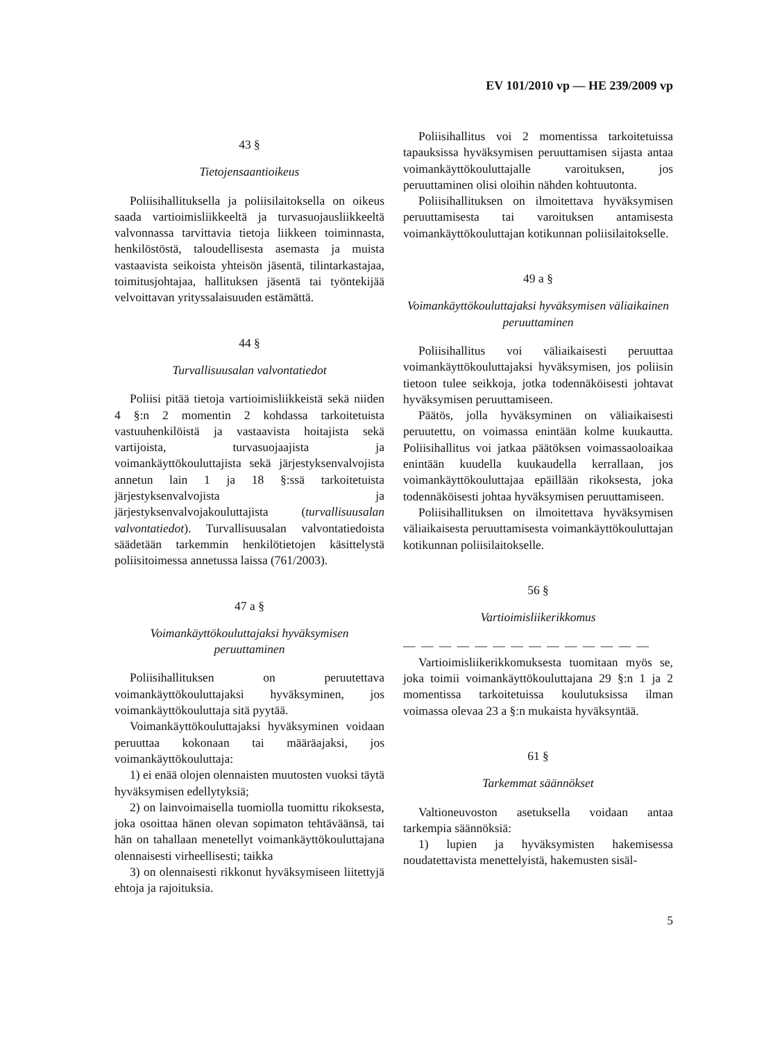EV 101/2010 vp — HE 239/2009 vp
43 §
Tietojensaantioikeus
Poliisihallituksella ja poliisilaitoksella on oikeus saada vartioimisliikkeeltä ja turvasuojausliikkeeltä valvonnassa tarvittavia tietoja liikkeen toiminnasta, henkilöstöstä, taloudellisesta asemasta ja muista vastaavista seikoista yhteisön jäsentä, tilintarkastajaa, toimitusjohtajaa, hallituksen jäsentä tai työntekijää velvoittavan yrityssalaisuuden estämättä.
44 §
Turvallisuusalan valvontatiedot
Poliisi pitää tietoja vartioimisliikkeistä sekä niiden 4 §:n 2 momentin 2 kohdassa tarkoitetuista vastuuhenkilöistä ja vastaavista hoitajista sekä vartijoista, turvasuojaajista ja voimankäyttökouluttajista sekä järjestyksenvalvojista annetun lain 1 ja 18 §:ssä tarkoitetuista järjestyksenvalvojista ja järjestyksenvalvojakouluttajista (turvallisuusalan valvontatiedot). Turvallisuusalan valvontatiedoista säädetään tarkemmin henkilötietojen käsittelystä poliisitoimessa annetussa laissa (761/2003).
47 a §
Voimankäyttökouluttajaksi hyväksymisen peruuttaminen
Poliisihallituksen on peruutettava voimankäyttökouluttajaksi hyväksyminen, jos voimankäyttökouluttaja sitä pyytää.
Voimankäyttökouluttajaksi hyväksyminen voidaan peruuttaa kokonaan tai määräajaksi, jos voimankäyttökouluttaja:
1) ei enää olojen olennaisten muutosten vuoksi täytä hyväksymisen edellytyksiä;
2) on lainvoimaisella tuomiolla tuomittu rikoksesta, joka osoittaa hänen olevan sopimaton tehtäväänsä, tai hän on tahallaan menetellyt voimankäyttökouluttajana olennaisesti virheellisesti; taikka
3) on olennaisesti rikkonut hyväksymiseen liitettyjä ehtoja ja rajoituksia.
Poliisihallitus voi 2 momentissa tarkoitetuissa tapauksissa hyväksymisen peruuttamisen sijasta antaa voimankäyttökouluttajalle varoituksen, jos peruuttaminen olisi oloihin nähden kohtuutonta.
Poliisihallituksen on ilmoitettava hyväksymisen peruuttamisesta tai varoituksen antamisesta voimankäyttökouluttajan kotikunnan poliisilaitokselle.
49 a §
Voimankäyttökouluttajaksi hyväksymisen väliaikainen peruuttaminen
Poliisihallitus voi väliaikaisesti peruuttaa voimankäyttökouluttajaksi hyväksymisen, jos poliisin tietoon tulee seikkoja, jotka todennäköisesti johtavat hyväksymisen peruuttamiseen.
Päätös, jolla hyväksyminen on väliaikaisesti peruutettu, on voimassa enintään kolme kuukautta. Poliisihallitus voi jatkaa päätöksen voimassaoloaikaa enintään kuudella kuukaudella kerrallaan, jos voimankäyttökouluttajaa epäillään rikoksesta, joka todennäköisesti johtaa hyväksymisen peruuttamiseen.
Poliisihallituksen on ilmoitettava hyväksymisen väliaikaisesta peruuttamisesta voimankäyttökouluttajan kotikunnan poliisilaitokselle.
56 §
Vartioimisliikerikkomus
— — — — — — — — — — — — — —
Vartioimisliikerikkomuksesta tuomitaan myös se, joka toimii voimankäyttökouluttajana 29 §:n 1 ja 2 momentissa tarkoitetuissa koulutuksissa ilman voimassa olevaa 23 a §:n mukaista hyväksyntää.
61 §
Tarkemmat säännökset
Valtioneuvoston asetuksella voidaan antaa tarkempia säännöksiä:
1) lupien ja hyväksymisten hakemisessa noudatettavista menettelyistä, hakemusten sisäl-
5